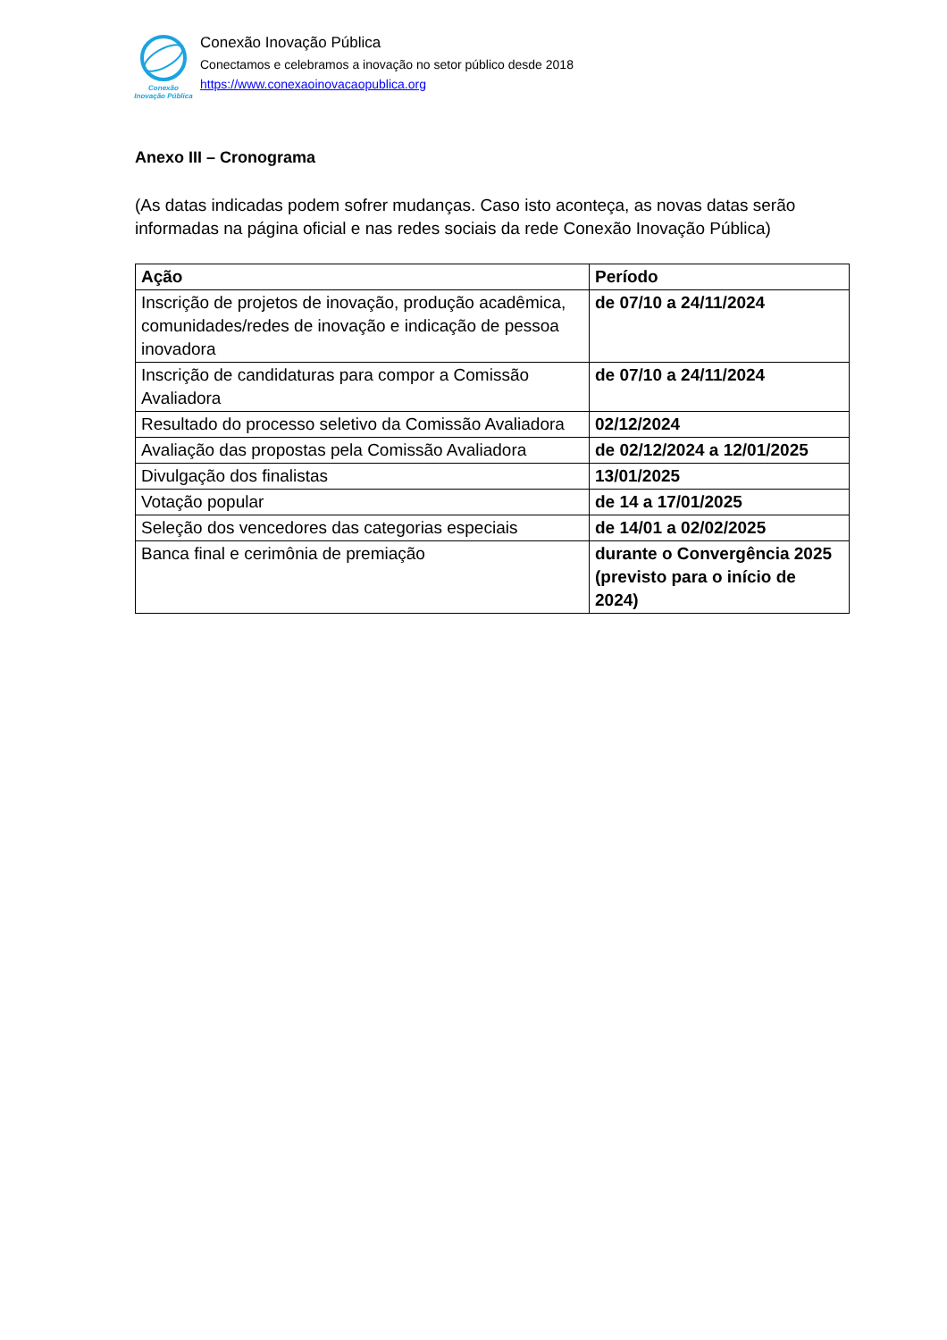Conexão
Inovação Pública
Conexão Inovação Pública
Conectamos e celebramos a inovação no setor público desde 2018
https://www.conexaoinovacaopublica.org
Anexo III – Cronograma
(As datas indicadas podem sofrer mudanças. Caso isto aconteça, as novas datas serão informadas na página oficial e nas redes sociais da rede Conexão Inovação Pública)
| Ação | Período |
| --- | --- |
| Inscrição de projetos de inovação, produção acadêmica, comunidades/redes de inovação e indicação de pessoa inovadora | de 07/10 a 24/11/2024 |
| Inscrição de candidaturas para compor a Comissão Avaliadora | de 07/10 a 24/11/2024 |
| Resultado do processo seletivo da Comissão Avaliadora | 02/12/2024 |
| Avaliação das propostas pela Comissão Avaliadora | de 02/12/2024 a 12/01/2025 |
| Divulgação dos finalistas | 13/01/2025 |
| Votação popular | de 14 a 17/01/2025 |
| Seleção dos vencedores das categorias especiais | de 14/01 a 02/02/2025 |
| Banca final e cerimônia de premiação | durante o Convergência 2025 (previsto para o início de 2024) |